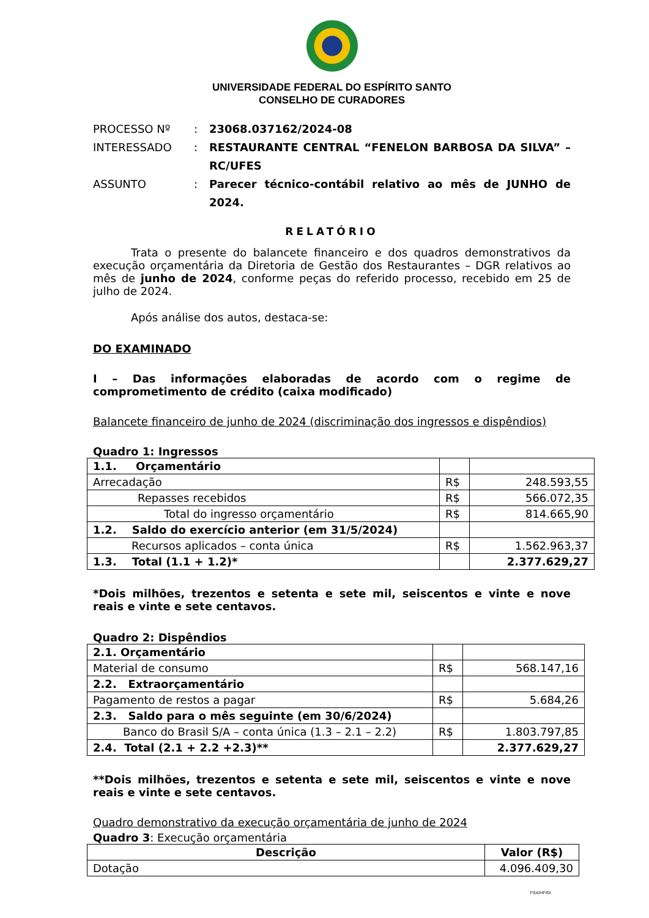UNIVERSIDADE FEDERAL DO ESPÍRITO SANTO
CONSELHO DE CURADORES
PROCESSO Nº: 23068.037162/2024-08 INTERESSADO: RESTAURANTE CENTRAL “FENELON BARBOSA DA SILVA” – RC/UFES ASSUNTO: Parecer técnico-contábil relativo ao mês de JUNHO de 2024.
RELATÓRIO
Trata o presente do balancete financeiro e dos quadros demonstrativos da execução orçamentária da Diretoria de Gestão dos Restaurantes – DGR relativos ao mês de junho de 2024, conforme peças do referido processo, recebido em 25 de julho de 2024.
Após análise dos autos, destaca-se:
DO EXAMINADO
I – Das informações elaboradas de acordo com o regime de comprometimento de crédito (caixa modificado)
Balancete financeiro de junho de 2024 (discriminação dos ingressos e dispêndios)
Quadro 1: Ingressos
| 1.1. Orçamentário | | |
| Arrecadação | R$ | 248.593,55 |
| Repasses recebidos | R$ | 566.072,35 |
| Total do ingresso orçamentário | R$ | 814.665,90 |
| 1.2. Saldo do exercício anterior (em 31/5/2024) | | |
| Recursos aplicados – conta única | R$ | 1.562.963,37 |
| 1.3. Total (1.1 + 1.2)* | | 2.377.629,27 |
*Dois milhões, trezentos e setenta e sete mil, seiscentos e vinte e nove reais e vinte e sete centavos.
Quadro 2: Dispêndios
| 2.1. Orçamentário | | |
| Material de consumo | R$ | 568.147,16 |
| 2.2. Extraorçamentário | | |
| Pagamento de restos a pagar | R$ | 5.684,26 |
| 2.3. Saldo para o mês seguinte (em 30/6/2024) | | |
| Banco do Brasil S/A – conta única (1.3 – 2.1 – 2.2) | R$ | 1.803.797,85 |
| 2.4. Total (2.1 + 2.2 +2.3)** | | 2.377.629,27 |
**Dois milhões, trezentos e setenta e sete mil, seiscentos e vinte e nove reais e vinte e sete centavos.
Quadro demonstrativo da execução orçamentária de junho de 2024
Quadro 3: Execução orçamentária
| Descrição | Valor (R$) |
| --- | --- |
| Dotação | 4.096.409,30 |
FSA/HF/GI